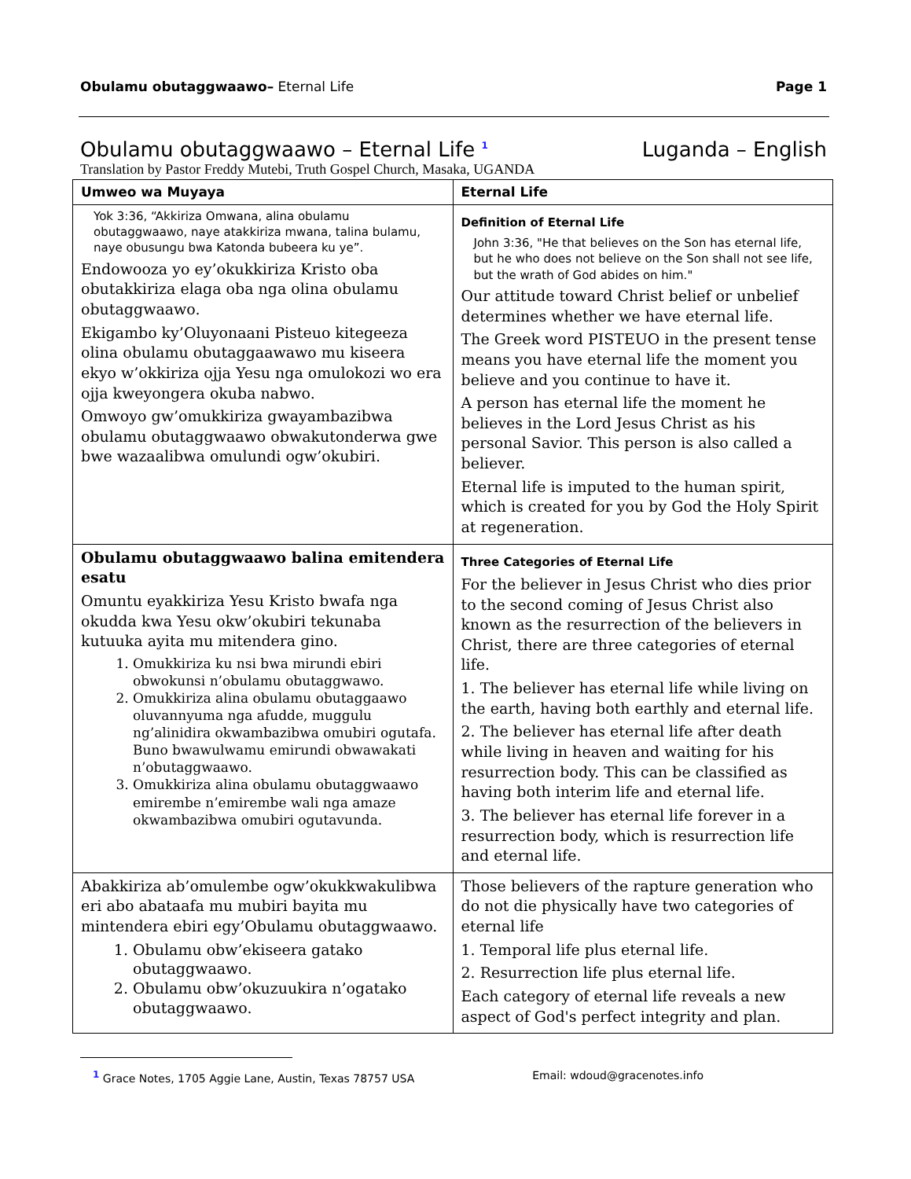Obulamu obutaggwaawo– Eternal Life Page 1
Obulamu obutaggwaawo – Eternal Life <sup>1</sup> Luganda – English
Translation by Pastor Freddy Mutebi, Truth Gospel Church, Masaka, UGANDA
| Umweo wa Muyaya | Eternal Life |
| --- | --- |
| Yok 3:36, “Akkiriza Omwana, alina obulamu obutaggwaawo, naye atakkiriza mwana, talina bulamu, naye obusungu bwa Katonda bubeera ku ye”. Endowooza yo ey’okukkiriza Kristo oba obutakkiriza elaga oba nga olina obulamu obutaggwaawo. Ekigambo ky’Oluyonaani Pisteuo kitegeeza olina obulamu obutaggaawawo mu kiseera ekyo w’okkiriza ojja Yesu nga omulokozi wo era ojja kweyongera okuba nabwo. Omwoyo gw’omukkiriza gwayambazibwa obulamu obutaggwaawo obwakutonderwa gwe bwe wazaalibwa omulundi ogw’okubiri. | Definition of Eternal Life John 3:36, "He that believes on the Son has eternal life, but he who does not believe on the Son shall not see life, but the wrath of God abides on him." Our attitude toward Christ belief or unbelief determines whether we have eternal life. The Greek word PISTEUO in the present tense means you have eternal life the moment you believe and you continue to have it. A person has eternal life the moment he believes in the Lord Jesus Christ as his personal Savior. This person is also called a believer. Eternal life is imputed to the human spirit, which is created for you by God the Holy Spirit at regeneration. |
| Obulamu obutaggwaawo balina emitendera esatu Omuntu eyakkiriza Yesu Kristo bwafa nga okudda kwa Yesu okw’okubiri tekunaba kutuuka ayita mu mitendera gino. 1. Omukkiriza ku nsi bwa mirundi ebiri obwokunsi n’obulamu obutaggwawo. 2. Omukkiriza alina obulamu obutaggaawo oluvannyuma nga afudde, muggulu ng’alinidira okwambazibwa omubiri ogutafa. Buno bwawulwamu emirundi obwawakati n’obutaggwaawo. 3. Omukkiriza alina obulamu obutaggwaawo emirembe n’emirembe wali nga amaze okwambazibwa omubiri ogutavunda. | Three Categories of Eternal Life For the believer in Jesus Christ who dies prior to the second coming of Jesus Christ also known as the resurrection of the believers in Christ, there are three categories of eternal life. 1. The believer has eternal life while living on the earth, having both earthly and eternal life. 2. The believer has eternal life after death while living in heaven and waiting for his resurrection body. This can be classified as having both interim life and eternal life. 3. The believer has eternal life forever in a resurrection body, which is resurrection life and eternal life. |
| Abakkiriza ab’omulembe ogw’okukkwakulibwa eri abo abataafa mu mubiri bayita mu mintendera ebiri egy’Obulamu obutaggwaawo. 1. Obulamu obw’ekiseera gatako obutaggwaawo. 2. Obulamu obw’okuzuukira n’ogatako obutaggwaawo. | Those believers of the rapture generation who do not die physically have two categories of eternal life 1. Temporal life plus eternal life. 2. Resurrection life plus eternal life. Each category of eternal life reveals a new aspect of God's perfect integrity and plan. |
<sup>1</sup> Grace Notes, 1705 Aggie Lane, Austin, Texas 78757 USA Email: wdoud@gracenotes.info